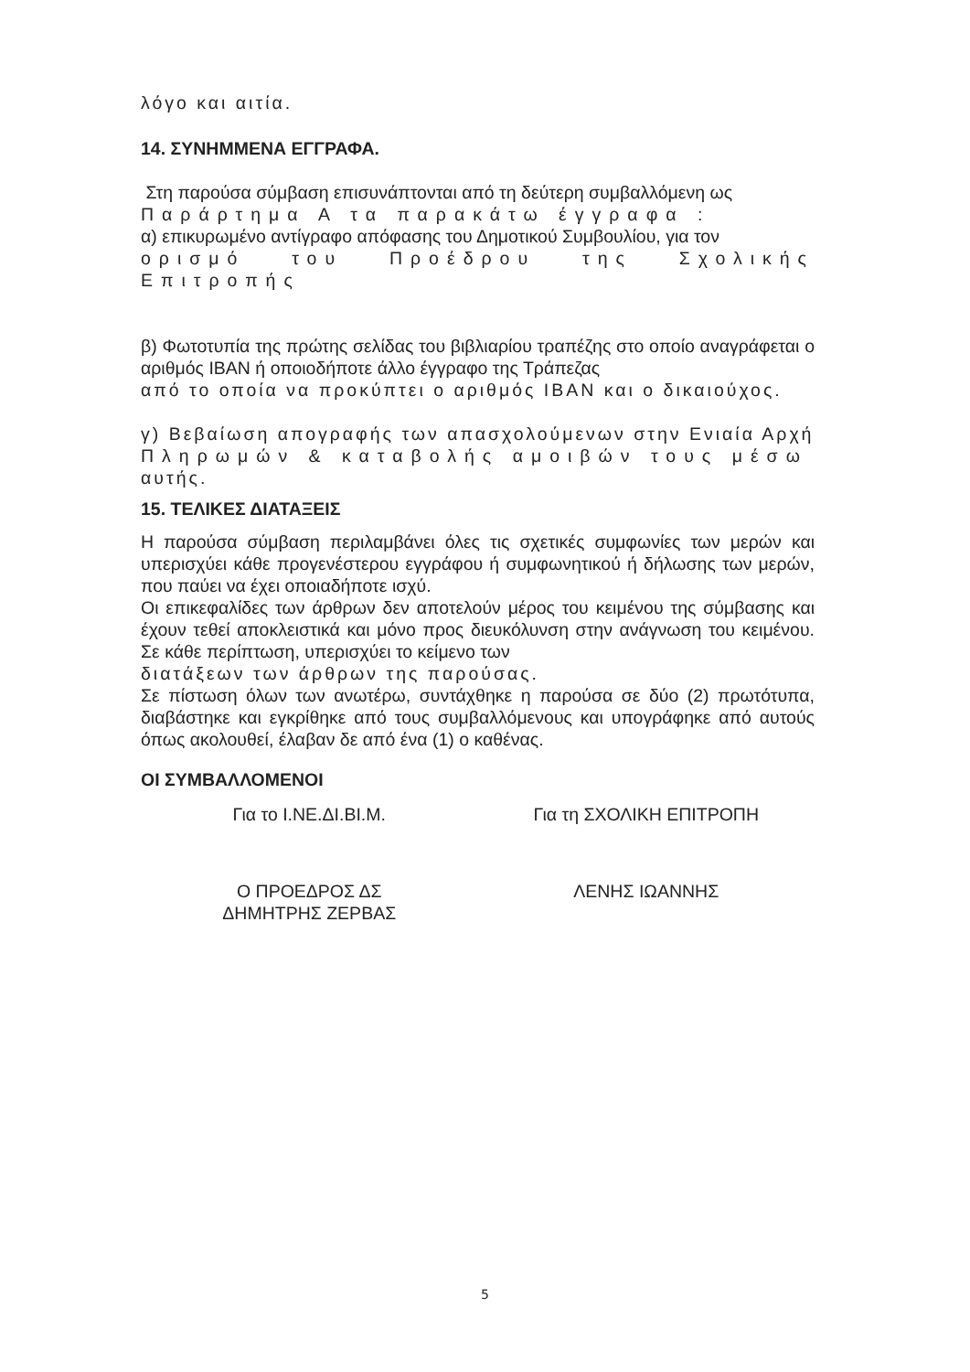λόγο και αιτία.
14. ΣΥΝΗΜΜΕΝΑ ΕΓΓΡΑΦΑ.
Στη παρούσα σύμβαση επισυνάπτονται από τη δεύτερη συμβαλλόμενη ως
Παράρτημα Α τα παρακάτω έγγραφα :
α) επικυρωμένο αντίγραφο απόφασης του Δημοτικού Συμβουλίου, για τον
ορισμό του Προέδρου της Σχολικής Επιτροπής
β) Φωτοτυπία της πρώτης σελίδας του βιβλιαρίου τραπέζης στο οποίο αναγράφεται ο αριθμός IBAN ή οποιοδήποτε άλλο έγγραφο της Τράπεζας
από το οποία να προκύπτει ο αριθμός IBAN και ο δικαιούχος.
γ) Βεβαίωση απογραφής των απασχολούμενων στην Ενιαία Αρχή
Πληρωμών & καταβολής αμοιβών τους μέσω
αυτής.
15. ΤΕΛΙΚΕΣ ΔΙΑΤΑΞΕΙΣ
Η παρούσα σύμβαση περιλαμβάνει όλες τις σχετικές συμφωνίες των μερών και υπερισχύει κάθε προγενέστερου εγγράφου ή συμφωνητικού ή δήλωσης των μερών, που παύει να έχει οποιαδήποτε ισχύ.
Οι επικεφαλίδες των άρθρων δεν αποτελούν μέρος του κειμένου της σύμβασης και έχουν τεθεί αποκλειστικά και μόνο προς διευκόλυνση στην ανάγνωση του κειμένου. Σε κάθε περίπτωση, υπερισχύει το κείμενο των
διατάξεων των άρθρων της παρούσας.
Σε πίστωση όλων των ανωτέρω, συντάχθηκε η παρούσα σε δύο (2) πρωτότυπα, διαβάστηκε και εγκρίθηκε από τους συμβαλλόμενους και υπογράφηκε από αυτούς όπως ακολουθεί, έλαβαν δε από ένα (1) ο καθένας.
ΟΙ ΣΥΜΒΑΛΛΟΜΕΝΟΙ
Για το Ι.ΝΕ.ΔΙ.ΒΙ.Μ. Για τη ΣΧΟΛΙΚΗ ΕΠΙΤΡΟΠΗ
Ο ΠΡΟΕΔΡΟΣ ΔΣ
ΔΗΜΗΤΡΗΣ ΖΕΡΒΑΣ
ΛΕΝΗΣ ΙΩΑΝΝΗΣ
5